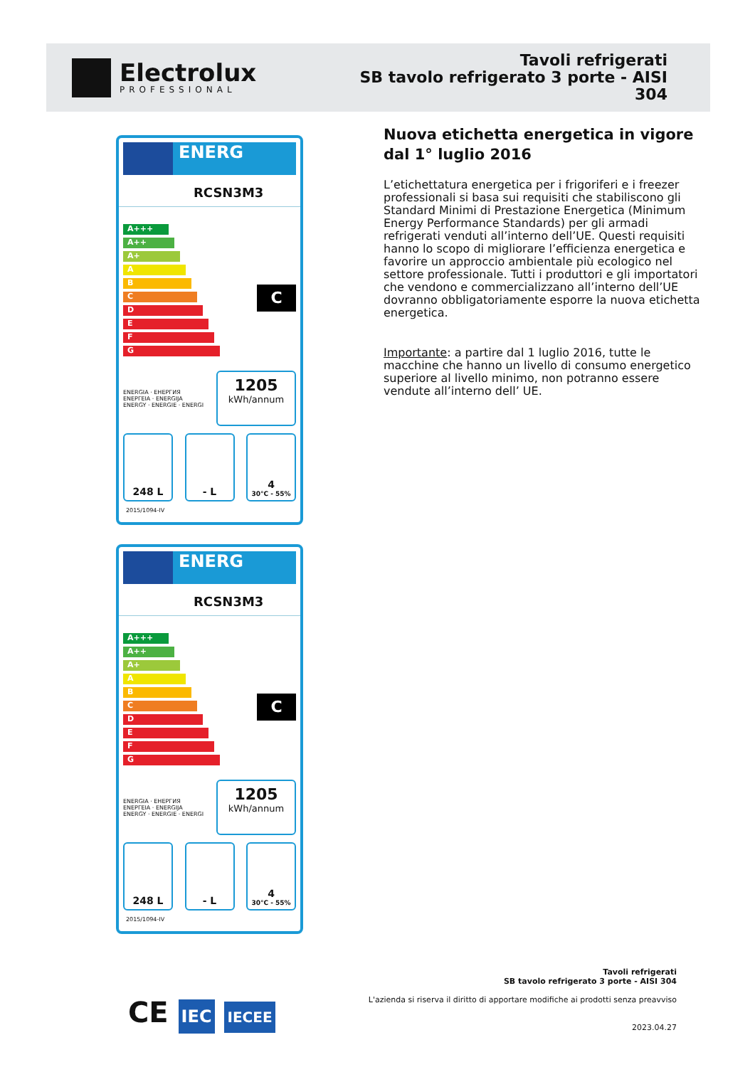Electrolux
PROFESSIONAL
Tavoli refrigerati
SB tavolo refrigerato 3 porte - AISI
304
ENERG
RCSN3M3
A+++
A++
A+
A
B
C
D
E
F
G
C
ENERGIA · ЕНЕРГИЯ
ΕΝΕΡΓΕΙΑ · ENERGIJA
ENERGY · ENERGIE · ENERGI
1205
kWh/annum
248 L - L 4
30°C - 55%
2015/1094-IV
ENERG
RCSN3M3
A+++
A++
A+
A
B
C
D
E
F
G
C
ENERGIA · ЕНЕРГИЯ
ΕΝΕΡΓΕΙΑ · ENERGIJA
ENERGY · ENERGIE · ENERGI
1205
kWh/annum
248 L - L 4
30°C - 55%
2015/1094-IV
Nuova etichetta energetica in vigore dal 1° luglio 2016
L’etichettatura energetica per i frigoriferi e i freezer professionali si basa sui requisiti che stabiliscono gli Standard Minimi di Prestazione Energetica (Minimum Energy Performance Standards) per gli armadi refrigerati venduti all’interno dell’UE. Questi requisiti hanno lo scopo di migliorare l’efficienza energetica e favorire un approccio ambientale più ecologico nel settore professionale. Tutti i produttori e gli importatori che vendono e commercializzano all’interno dell’UE dovranno obbligatoriamente esporre la nuova etichetta energetica.
Importante: a partire dal 1 luglio 2016, tutte le macchine che hanno un livello di consumo energetico superiore al livello minimo, non potranno essere vendute all’interno dell’ UE.
CE IEC IECEE
Tavoli refrigerati
SB tavolo refrigerato 3 porte - AISI 304
L'azienda si riserva il diritto di apportare modifiche ai prodotti senza preavviso
2023.04.27